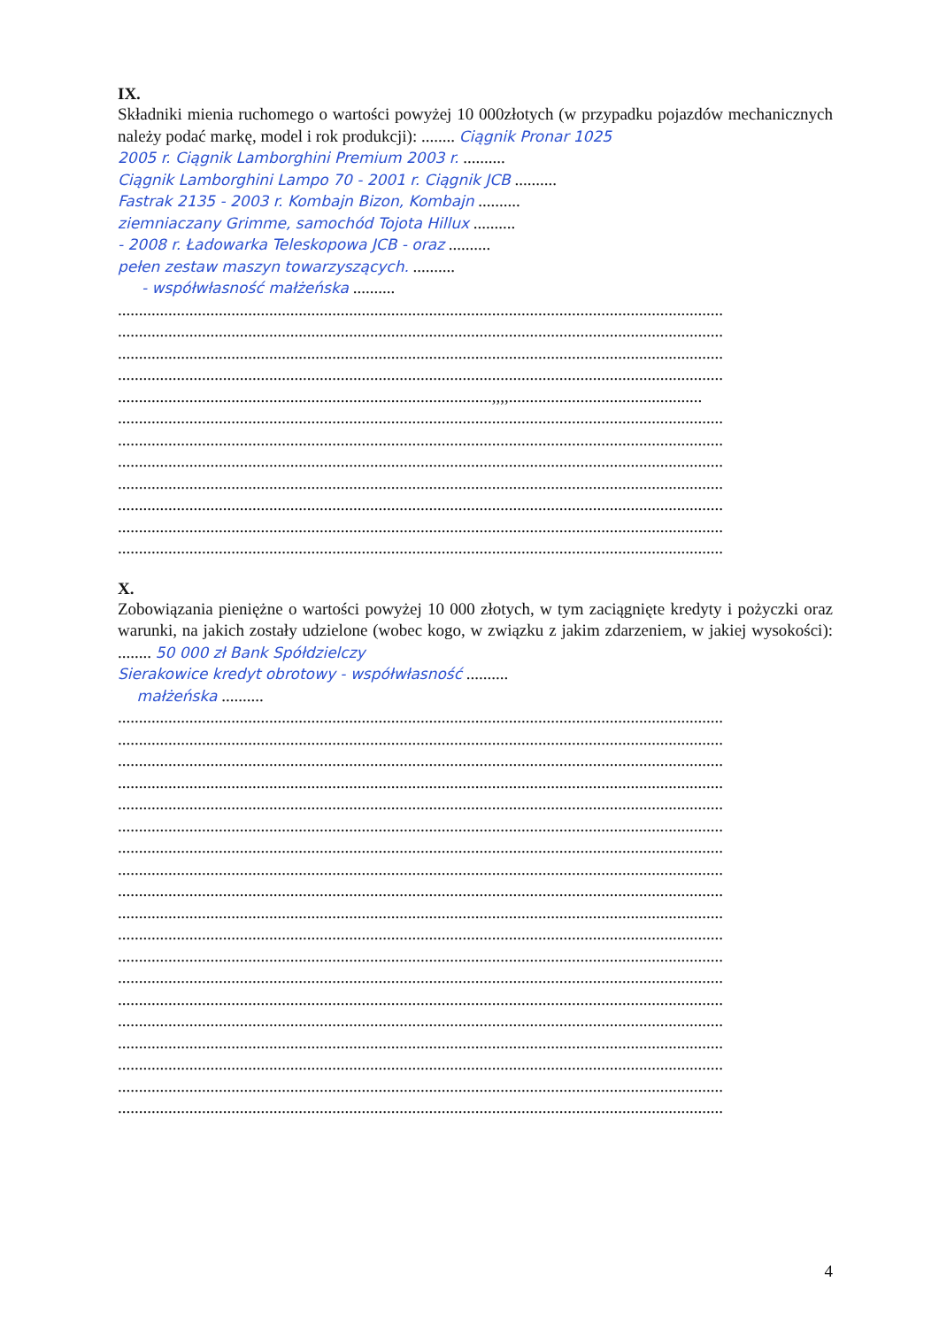IX.
Składniki mienia ruchomego o wartości powyżej 10 000złotych (w przypadku pojazdów mechanicznych należy podać markę, model i rok produkcji): ........ Ciągnik Pronar 1025
2005 r. Ciągnik Lamborghini Premium 2003 r. ..........
Ciągnik Lamborghini Lampo 70 - 2001 r. Ciągnik JCB ..........
Fastrak 2135 - 2003 r. Kombajn Bizon, Kombajn ..........
ziemniaczany Grimme, samochód Tojota Hillux ..........
- 2008 r. Ładowarka Teleskopowa JCB - oraz ..........
pełen zestaw maszyn towarzyszących. ..........
- współwłasność małżeńska ..........
................................................................................................................................................
................................................................................................................................................
................................................................................................................................................
................................................................................................................................................
.........................................................................................,,,,..............................................
................................................................................................................................................
................................................................................................................................................
................................................................................................................................................
................................................................................................................................................
................................................................................................................................................
................................................................................................................................................
................................................................................................................................................
X.
Zobowiązania pieniężne o wartości powyżej 10 000 złotych, w tym zaciągnięte kredyty i pożyczki oraz warunki, na jakich zostały udzielone (wobec kogo, w związku z jakim zdarzeniem, w jakiej wysokości): ........ 50 000 zł Bank Spółdzielczy
Sierakowice kredyt obrotowy - współwłasność ..........
małżeńska ..........
................................................................................................................................................
................................................................................................................................................
................................................................................................................................................
................................................................................................................................................
................................................................................................................................................
................................................................................................................................................
................................................................................................................................................
................................................................................................................................................
................................................................................................................................................
................................................................................................................................................
................................................................................................................................................
................................................................................................................................................
................................................................................................................................................
................................................................................................................................................
................................................................................................................................................
................................................................................................................................................
................................................................................................................................................
................................................................................................................................................
................................................................................................................................................
4